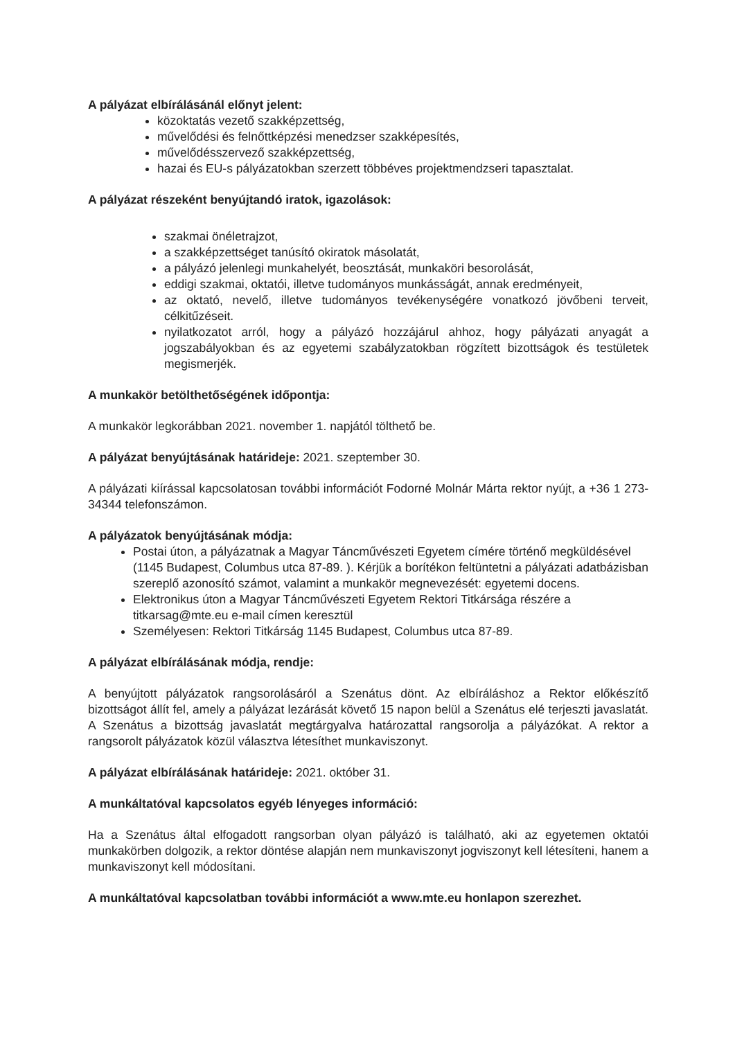A pályázat elbírálásánál előnyt jelent:
közoktatás vezető szakképzettség,
művelődési és felnőttképzési menedzser szakképesítés,
művelődésszervező szakképzettség,
hazai és EU-s pályázatokban szerzett többéves projektmendzseri tapasztalat.
A pályázat részeként benyújtandó iratok, igazolások:
szakmai önéletrajzot,
a szakképzettséget tanúsító okiratok másolatát,
a pályázó jelenlegi munkahelyét, beosztását, munkaköri besorolását,
eddigi szakmai, oktatói, illetve tudományos munkásságát, annak eredményeit,
az oktató, nevelő, illetve tudományos tevékenységére vonatkozó jövőbeni terveit, célkitűzéseit.
nyilatkozatot arról, hogy a pályázó hozzájárul ahhoz, hogy pályázati anyagát a jogszabályokban és az egyetemi szabályzatokban rögzített bizottságok és testületek megismerjék.
A munkakör betölthetőségének időpontja:
A munkakör legkorábban 2021. november 1. napjától tölthető be.
A pályázat benyújtásának határideje: 2021. szeptember 30.
A pályázati kiírással kapcsolatosan további információt Fodorné Molnár Márta rektor nyújt, a +36 1 273-34344 telefonszámon.
A pályázatok benyújtásának módja:
Postai úton, a pályázatnak a Magyar Táncművészeti Egyetem címére történő megküldésével (1145 Budapest, Columbus utca 87-89. ). Kérjük a borítékon feltüntetni a pályázati adatbázisban szereplő azonosító számot, valamint a munkakör megnevezését: egyetemi docens.
Elektronikus úton a Magyar Táncművészeti Egyetem Rektori Titkársága részére a titkarsag@mte.eu e-mail címen keresztül
Személyesen: Rektori Titkárság 1145 Budapest, Columbus utca 87-89.
A pályázat elbírálásának módja, rendje:
A benyújtott pályázatok rangsorolásáról a Szenátus dönt. Az elbíráláshoz a Rektor előkészítő bizottságot állít fel, amely a pályázat lezárását követő 15 napon belül a Szenátus elé terjeszti javaslatát. A Szenátus a bizottság javaslatát megtárgyalva határozattal rangsorolja a pályázókat. A rektor a rangsorolt pályázatok közül választva létesíthet munkaviszonyt.
A pályázat elbírálásának határideje: 2021. október 31.
A munkáltatóval kapcsolatos egyéb lényeges információ:
Ha a Szenátus által elfogadott rangsorban olyan pályázó is található, aki az egyetemen oktatói munkakörben dolgozik, a rektor döntése alapján nem munkaviszonyt jogviszonyt kell létesíteni, hanem a munkaviszonyt kell módosítani.
A munkáltatóval kapcsolatban további információt a www.mte.eu honlapon szerezhet.